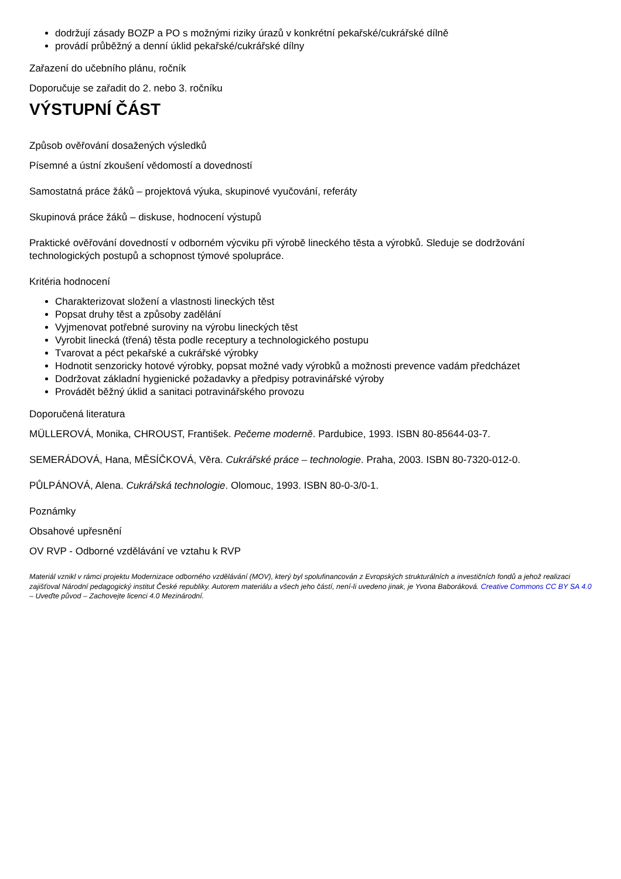dodržují zásady BOZP a PO s možnými riziky úrazů v konkrétní pekařské/cukrářské dílně
provádí průběžný a denní úklid pekařské/cukrářské dílny
Zařazení do učebního plánu, ročník
Doporučuje se zařadit do 2. nebo 3. ročníku
VÝSTUPNÍ ČÁST
Způsob ověřování dosažených výsledků
Písemné a ústní zkoušení vědomostí a dovedností
Samostatná práce žáků – projektová výuka, skupinové vyučování, referáty
Skupinová práce žáků – diskuse, hodnocení výstupů
Praktické ověřování dovedností v odborném výcviku při výrobě lineckého těsta a výrobků. Sleduje se dodržování technologických postupů a schopnost týmové spolupráce.
Kritéria hodnocení
Charakterizovat složení a vlastnosti lineckých těst
Popsat druhy těst a způsoby zadělání
Vyjmenovat potřebné suroviny na výrobu lineckých těst
Vyrobit linecká (třená) těsta podle receptury a technologického postupu
Tvarovat a péct pekařské a cukrářské výrobky
Hodnotit senzoricky hotové výrobky, popsat možné vady výrobků a možnosti prevence vadám předcházet
Dodržovat základní hygienické požadavky a předpisy potravinářské výroby
Provádět běžný úklid a sanitaci potravinářského provozu
Doporučená literatura
MÜLLEROVÁ, Monika, CHROUST, František. Pečeme moderně. Pardubice, 1993. ISBN 80-85644-03-7.
SEMERÁDOVÁ, Hana, MĚSÍČKOVÁ, Věra. Cukrářské práce – technologie. Praha, 2003. ISBN 80-7320-012-0.
PŮLPÁNOVÁ, Alena. Cukrářská technologie. Olomouc, 1993. ISBN 80-0-3/0-1.
Poznámky
Obsahové upřesnění
OV RVP - Odborné vzdělávání ve vztahu k RVP
Materiál vznikl v rámci projektu Modernizace odborného vzdělávání (MOV), který byl spolufinancován z Evropských strukturálních a investičních fondů a jehož realizaci zajišťoval Národní pedagogický institut České republiky. Autorem materiálu a všech jeho částí, není-li uvedeno jinak, je Yvona Baboráková. Creative Commons CC BY SA 4.0 – Uveďte původ – Zachovejte licenci 4.0 Mezinárodní.